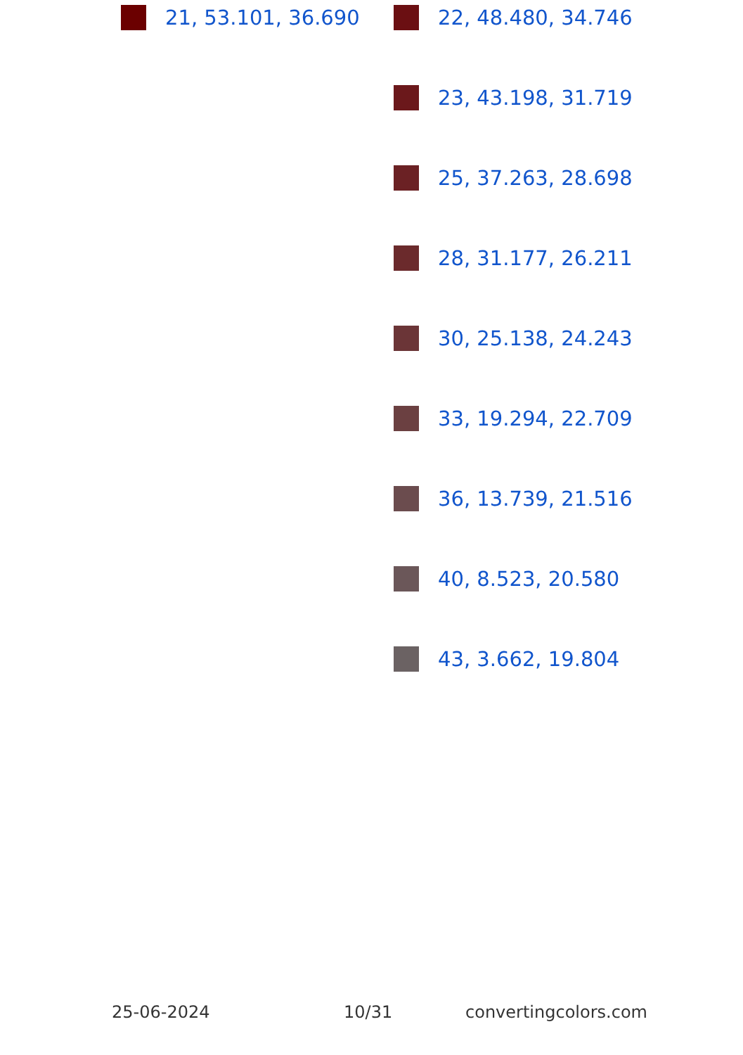21, 53.101, 36.690
22, 48.480, 34.746
23, 43.198, 31.719
25, 37.263, 28.698
28, 31.177, 26.211
30, 25.138, 24.243
33, 19.294, 22.709
36, 13.739, 21.516
40, 8.523, 20.580
43, 3.662, 19.804
25-06-2024 10/31 convertingcolors.com